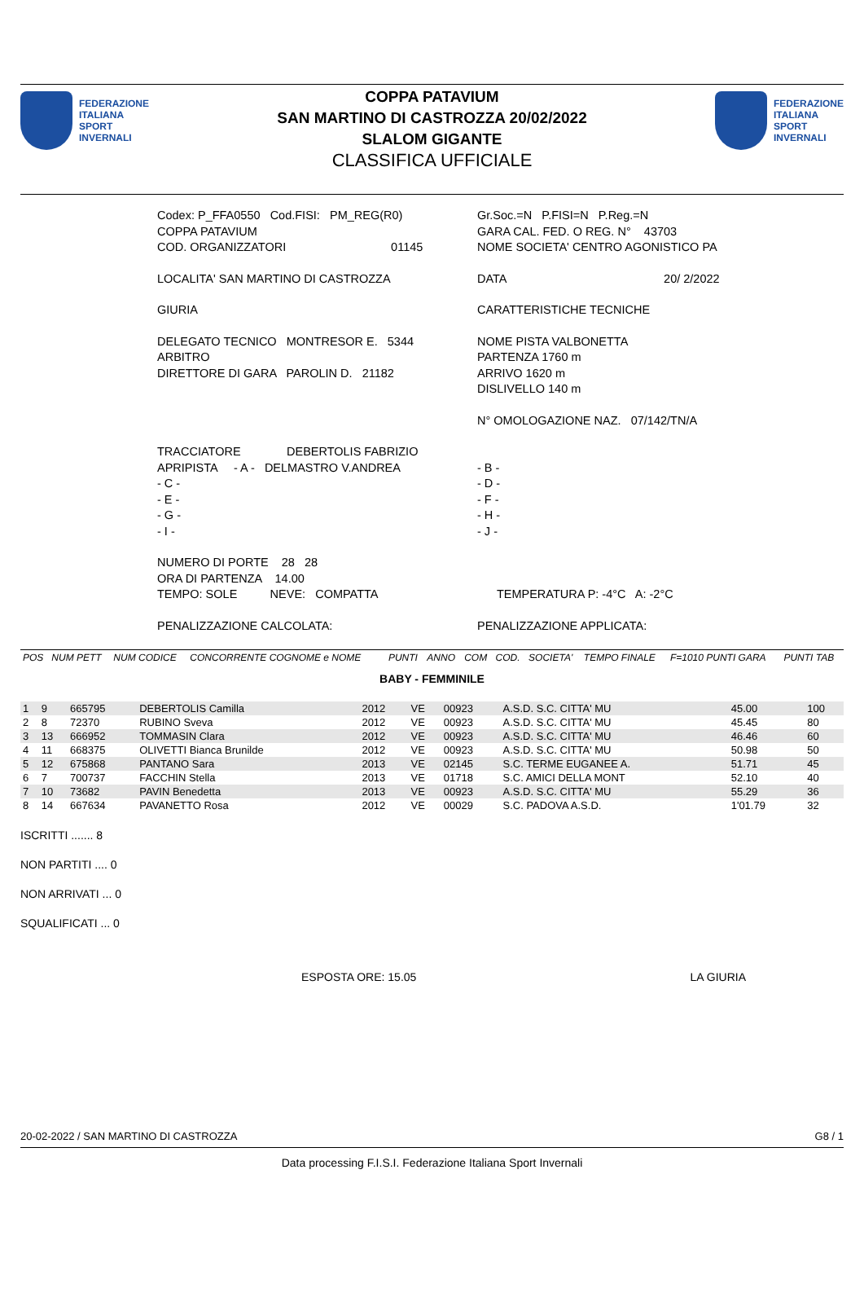FEDERAZIONE
ITALIANA
SPORT
INVERNALI
COPPA PATAVIUM
SAN MARTINO DI CASTROZZA 20/02/2022
SLALOM GIGANTE
CLASSIFICA UFFICIALE
FEDERAZIONE
ITALIANA
SPORT
INVERNALI
Codex: P_FFA0550 Cod.FISI: PM_REG(R0)
COPPA PATAVIUM
COD. ORGANIZZATORI 01145
Gr.Soc.=N P.FISI=N P.Reg.=N
GARA CAL. FED. O REG. N° 43703
NOME SOCIETA' CENTRO AGONISTICO PA
LOCALITA' SAN MARTINO DI CASTROZZA
DATA 20/ 2/2022
GIURIA
CARATTERISTICHE TECNICHE
DELEGATO TECNICO MONTRESOR E. 5344
ARBITRO
DIRETTORE DI GARA PAROLIN D. 21182
NOME PISTA VALBONETTA
PARTENZA 1760 m
ARRIVO 1620 m
DISLIVELLO 140 m
N° OMOLOGAZIONE NAZ. 07/142/TN/A
TRACCIATORE DEBERTOLIS FABRIZIO
APRIPISTA - A - DELMASTRO V.ANDREA
- C -
- E -
- G -
- I -
- B -
- D -
- F -
- H -
- J -
NUMERO DI PORTE 28 28
ORA DI PARTENZA 14.00
TEMPO: SOLE NEVE: COMPATTA
TEMPERATURA P: -4°C A: -2°C
PENALIZZAZIONE CALCOLATA:
PENALIZZAZIONE APPLICATA:
| POS | NUM PETT | NUM CODICE | CONCORRENTE COGNOME e NOME | PUNTI | ANNO | COM | COD. | SOCIETA' | TEMPO FINALE | F=1010 PUNTI GARA | PUNTI TAB |
BABY - FEMMINILE
| 1 | 9 | 665795 | DEBERTOLIS Camilla | 2012 | VE | 00923 | A.S.D. S.C. CITTA' MU | 45.00 | | 100 |
| 2 | 8 | 72370 | RUBINO Sveva | 2012 | VE | 00923 | A.S.D. S.C. CITTA' MU | 45.45 | | 80 |
| 3 | 13 | 666952 | TOMMASIN Clara | 2012 | VE | 00923 | A.S.D. S.C. CITTA' MU | 46.46 | | 60 |
| 4 | 11 | 668375 | OLIVETTI Bianca Brunilde | 2012 | VE | 00923 | A.S.D. S.C. CITTA' MU | 50.98 | | 50 |
| 5 | 12 | 675868 | PANTANO Sara | 2013 | VE | 02145 | S.C. TERME EUGANEE A. | 51.71 | | 45 |
| 6 | 7 | 700737 | FACCHIN Stella | 2013 | VE | 01718 | S.C. AMICI DELLA MONT | 52.10 | | 40 |
| 7 | 10 | 73682 | PAVIN Benedetta | 2013 | VE | 00923 | A.S.D. S.C. CITTA' MU | 55.29 | | 36 |
| 8 | 14 | 667634 | PAVANETTO Rosa | 2012 | VE | 00029 | S.C. PADOVA A.S.D. | 1'01.79 | | 32 |
ISCRITTI ....... 8
NON PARTITI .... 0
NON ARRIVATI ... 0
SQUALIFICATI ... 0
ESPOSTA ORE: 15.05 LA GIURIA
20-02-2022 / SAN MARTINO DI CASTROZZA G8 / 1
Data processing F.I.S.I. Federazione Italiana Sport Invernali